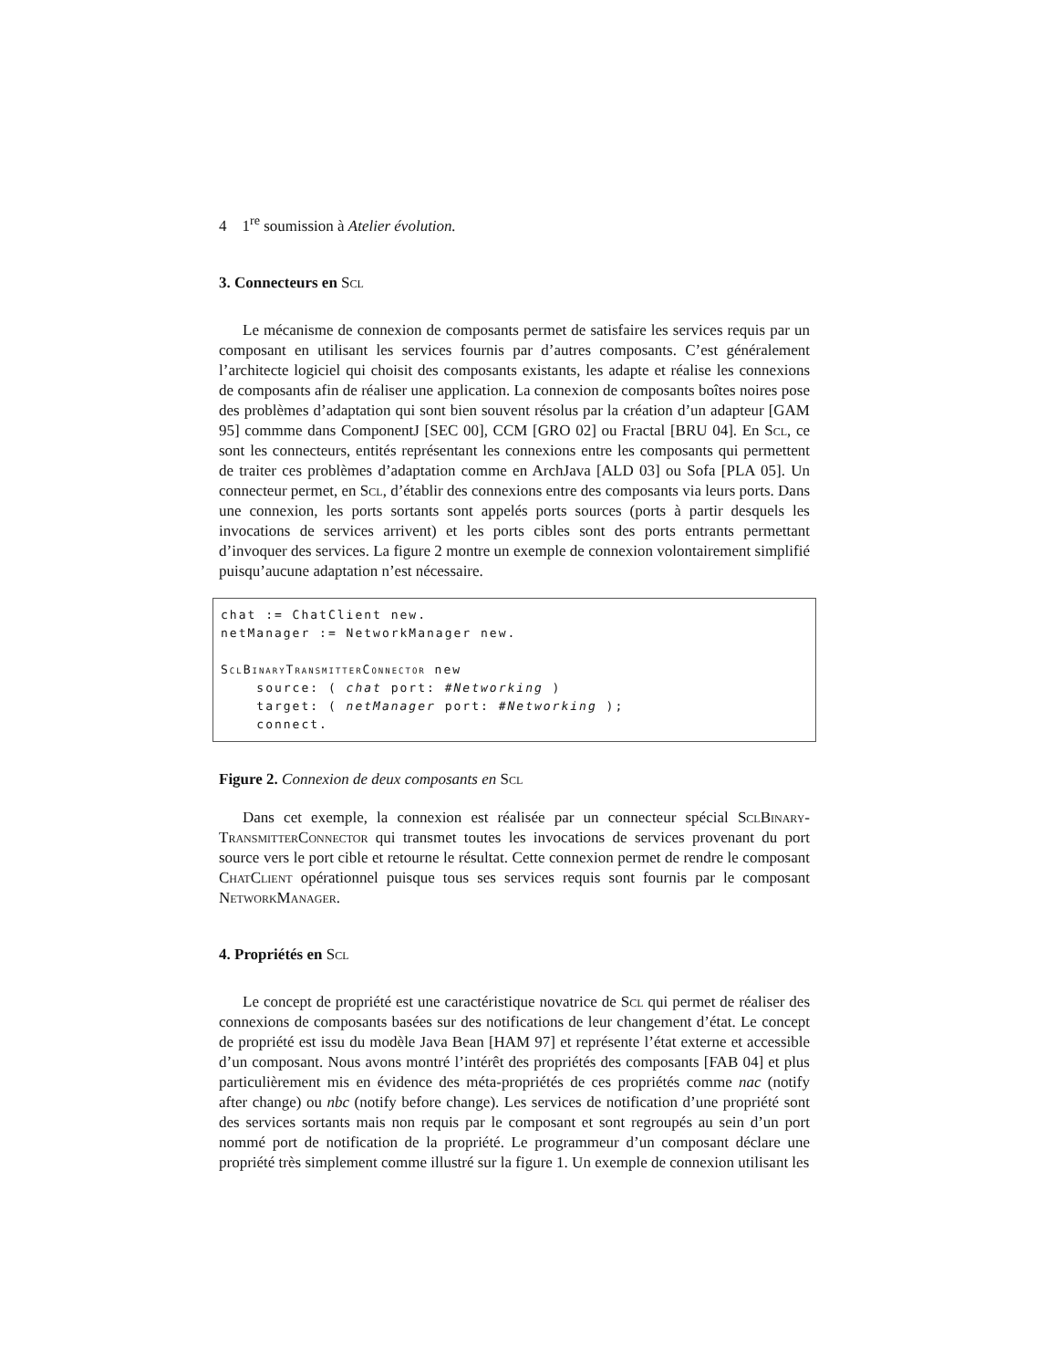4 1<sup>re</sup> soumission à Atelier évolution.
3. Connecteurs en Scl
Le mécanisme de connexion de composants permet de satisfaire les services requis par un composant en utilisant les services fournis par d’autres composants. C’est généralement l’architecte logiciel qui choisit des composants existants, les adapte et réalise les connexions de composants afin de réaliser une application. La connexion de composants boîtes noires pose des problèmes d’adaptation qui sont bien souvent résolus par la création d’un adapteur [GAM 95] commme dans ComponentJ [SEC 00], CCM [GRO 02] ou Fractal [BRU 04]. En Scl, ce sont les connecteurs, entités représentant les connexions entre les composants qui permettent de traiter ces problèmes d’adaptation comme en ArchJava [ALD 03] ou Sofa [PLA 05]. Un connecteur permet, en Scl, d’établir des connexions entre des composants via leurs ports. Dans une connexion, les ports sortants sont appelés ports sources (ports à partir desquels les invocations de services arrivent) et les ports cibles sont des ports entrants permettant d’invoquer des services. La figure 2 montre un exemple de connexion volontairement simplifié puisqu’aucune adaptation n’est nécessaire.
chat := ChatClient new. netManager := NetworkManager new. SclBinaryTransmitterConnector new source: ( chat port: #Networking ) target: ( netManager port: #Networking ); connect.
Figure 2. Connexion de deux composants en Scl
Dans cet exemple, la connexion est réalisée par un connecteur spécial SclBinary-TransmitterConnector qui transmet toutes les invocations de services provenant du port source vers le port cible et retourne le résultat. Cette connexion permet de rendre le composant ChatClient opérationnel puisque tous ses services requis sont fournis par le composant NetworkManager.
4. Propriétés en Scl
Le concept de propriété est une caractéristique novatrice de Scl qui permet de réaliser des connexions de composants basées sur des notifications de leur changement d’état. Le concept de propriété est issu du modèle Java Bean [HAM 97] et représente l’état externe et accessible d’un composant. Nous avons montré l’intérêt des propriétés des composants [FAB 04] et plus particulièrement mis en évidence des méta-propriétés de ces propriétés comme nac (notify after change) ou nbc (notify before change). Les services de notification d’une propriété sont des services sortants mais non requis par le composant et sont regroupés au sein d’un port nommé port de notification de la propriété. Le programmeur d’un composant déclare une propriété très simplement comme illustré sur la figure 1. Un exemple de connexion utilisant les